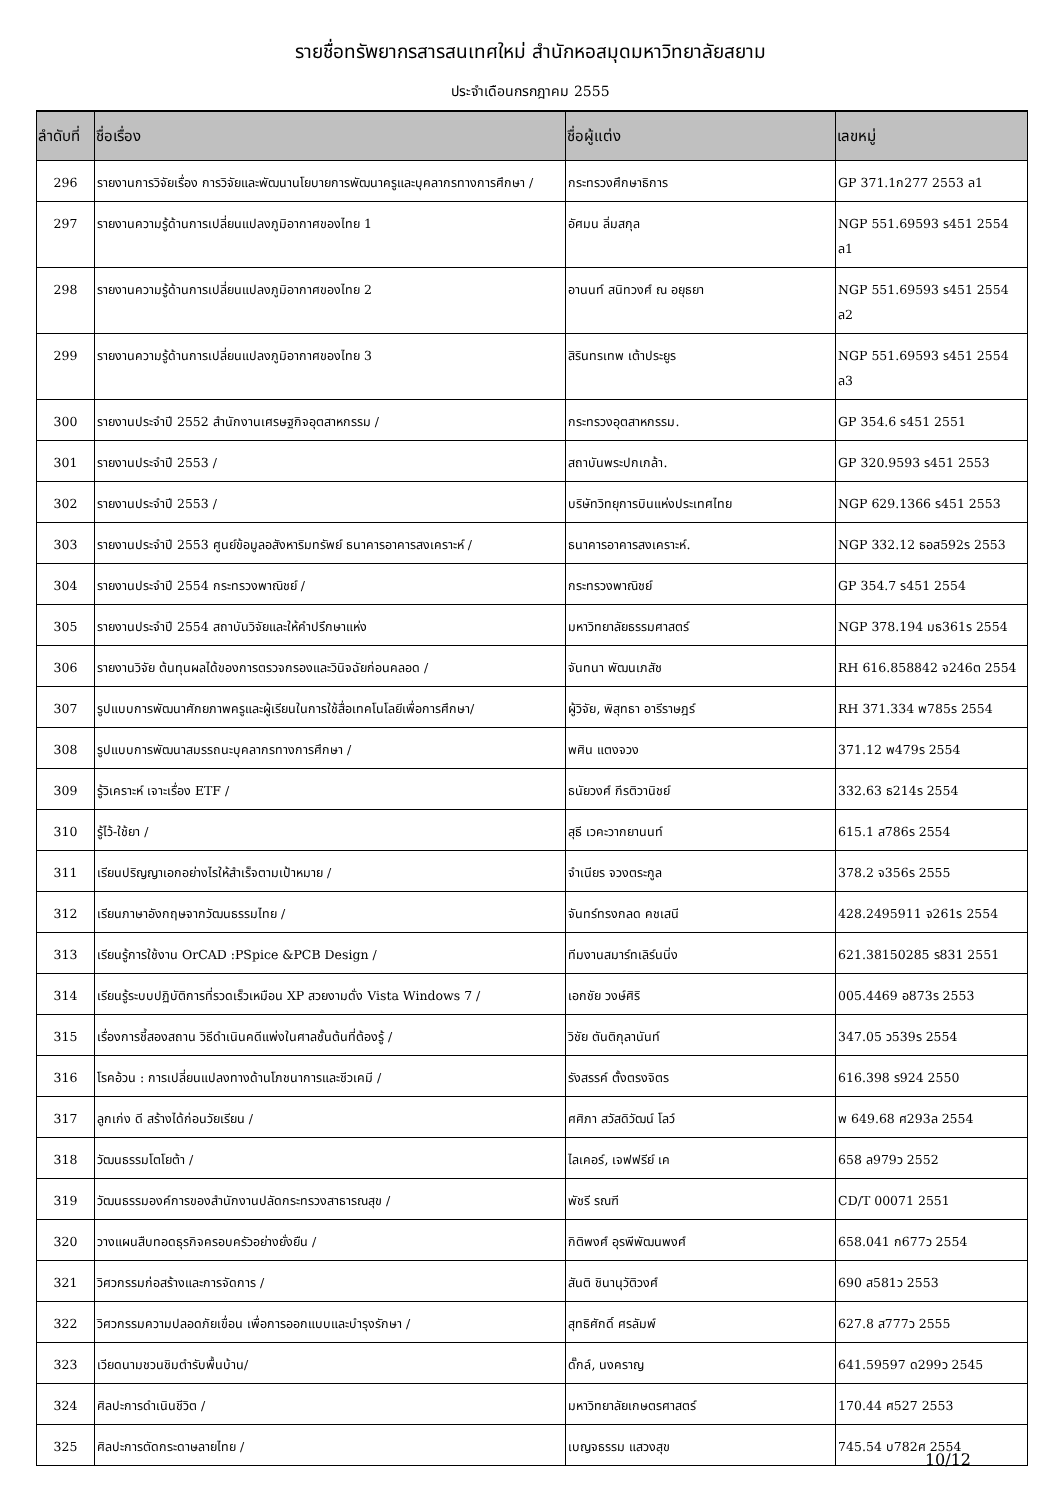รายชื่อทรัพยากรสารสนเทศใหม่ สำนักหอสมุดมหาวิทยาลัยสยาม
ประจำเดือนกรกฎาคม 2555
| ลำดับที่ | ชื่อเรื่อง | ชื่อผู้แต่ง | เลขหมู่ |
| --- | --- | --- | --- |
| 296 | รายงานการวิจัยเรื่อง การวิจัยและพัฒนานโยบายการพัฒนาครูและบุคลากรทางการศึกษา / | กระทรวงศึกษาธิการ | GP 371.1ก277 2553 ล1 |
| 297 | รายงานความรู้ด้านการเปลี่ยนแปลงภูมิอากาศของไทย 1 | อัศมน ลิ่มสกุล | NGP 551.69593 ร451 2554 ล1 |
| 298 | รายงานความรู้ด้านการเปลี่ยนแปลงภูมิอากาศของไทย 2 | อานนท์ สนิทวงศ์ ณ อยุธยา | NGP 551.69593 ร451 2554 ล2 |
| 299 | รายงานความรู้ด้านการเปลี่ยนแปลงภูมิอากาศของไทย 3 | สิรินทรเทพ เต้าประยูร | NGP 551.69593 ร451 2554 ล3 |
| 300 | รายงานประจำปี 2552 สำนักงานเศรษฐกิจอุตสาหกรรม / | กระทรวงอุตสาหกรรม. | GP 354.6 ร451 2551 |
| 301 | รายงานประจำปี 2553 / | สถาบันพระปกเกล้า. | GP 320.9593 ร451 2553 |
| 302 | รายงานประจำปี 2553 / | บริษัทวิทยุการบินแห่งประเทศไทย | NGP 629.1366 ร451 2553 |
| 303 | รายงานประจำปี 2553 ศูนย์ข้อมูลอสังหาริมทรัพย์ ธนาคารอาคารสงเคราะห์ / | ธนาคารอาคารสงเคราะห์. | NGP 332.12 ธอส592ร 2553 |
| 304 | รายงานประจำปี 2554 กระทรวงพาณิชย์ / | กระทรวงพาณิชย์ | GP 354.7 ร451 2554 |
| 305 | รายงานประจำปี 2554 สถาบันวิจัยและให้คำปรึกษาแห่ง | มหาวิทยาลัยธรรมศาสตร์ | NGP 378.194 มธ361ร 2554 |
| 306 | รายงานวิจัย ต้นทุนผลได้ของการตรวจกรองและวินิจฉัยก่อนคลอด / | จันทนา พัฒนเภสัช | RH 616.858842 จ246ต 2554 |
| 307 | รูปแบบการพัฒนาศักยภาพครูและผู้เรียนในการใช้สื่อเทคโนโลยีเพื่อการศึกษา/ | ผู้วิจัย, พิสุทธา อารีราษฎร์ | RH 371.334 พ785ร 2554 |
| 308 | รูปแบบการพัฒนาสมรรถนะบุคลากรทางการศึกษา / | พศิน แตงจวง | 371.12 พ479ร 2554 |
| 309 | รู้วิเคราะห์ เจาะเรื่อง ETF / | ธนัยวงศ์ กีรติวานิชย์ | 332.63 ธ214ร 2554 |
| 310 | รู้ไว้-ใช้ยา / | สุธี เวคะวากยานนท์ | 615.1 ส786ร 2554 |
| 311 | เรียนปริญญาเอกอย่างไรให้สำเร็จตามเป้าหมาย / | จำเนียร จวงตระกูล | 378.2 จ356ร 2555 |
| 312 | เรียนภาษาอังกฤษจากวัฒนธรรมไทย / | จันทร์ทรงกลด คชเสนี | 428.2495911 จ261ร 2554 |
| 313 | เรียนรู้การใช้งาน OrCAD :PSpice &PCB Design / | ทีมงานสมาร์ทเลิร์นนิ่ง | 621.38150285 ร831 2551 |
| 314 | เรียนรู้ระบบปฏิบัติการที่รวดเร็วเหมือน XP สวยงามดั่ง Vista Windows 7 / | เอกชัย วงษ์ศิริ | 005.4469 อ873ร 2553 |
| 315 | เรื่องการชี้สองสถาน วิธีดำเนินคดีแพ่งในศาลชั้นต้นที่ต้องรู้ / | วิชัย ตันติกุลานันท์ | 347.05 ว539ร 2554 |
| 316 | โรคอ้วน : การเปลี่ยนแปลงทางด้านโภชนาการและชีวเคมี / | รังสรรค์ ตั้งตรงจิตร | 616.398 ร924 2550 |
| 317 | ลูกเก่ง ดี สร้างได้ก่อนวัยเรียน / | ศศิภา สวัสดิวัฒน์ โลว์ | พ 649.68 ศ293ล 2554 |
| 318 | วัฒนธรรมโตโยต้า / | ไลเคอร์, เจฟฟรีย์ เค | 658 ล979ว 2552 |
| 319 | วัฒนธรรมองค์การของสำนักงานปลัดกระทรวงสาธารณสุข / | พัชรี รณฑี | CD/T 00071 2551 |
| 320 | วางแผนสืบทอดธุรกิจครอบครัวอย่างยั่งยืน / | กิติพงศ์ อุรพีพัฒนพงศ์ | 658.041 ก677ว 2554 |
| 321 | วิศวกรรมก่อสร้างและการจัดการ / | สันติ ชินานุวัติวงศ์ | 690 ส581ว 2553 |
| 322 | วิศวกรรมความปลอดภัยเขื่อน เพื่อการออกแบบและบำรุงรักษา / | สุทธิศักดิ์ ศรลัมพ์ | 627.8 ส777ว 2555 |
| 323 | เวียดนามชวนชิมตำรับพื้นบ้าน/ | ดั๊กล์, นงคราญ | 641.59597 ด299ว 2545 |
| 324 | ศิลปะการดำเนินชีวิต / | มหาวิทยาลัยเกษตรศาสตร์ | 170.44 ศ527 2553 |
| 325 | ศิลปะการตัดกระดาษลายไทย / | เบญจธรรม แสวงสุข | 745.54 บ782ศ 2554 |
10/12